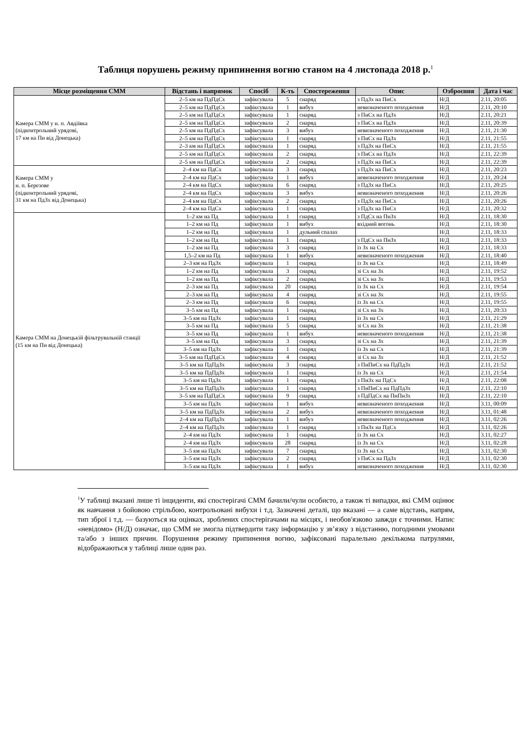Таблиця порушень режиму припинення вогню станом на 4 листопада 2018 р.<sup>1</sup>
| Місце розміщення СММ | Відстань і напрямок | Спосіб | К-ть | Спостереження | Опис | Озброєння | Дата і час |
| --- | --- | --- | --- | --- | --- | --- | --- |
| Камера СММ у н. п. Авдіївка (підконтрольний урядові, 17 км на Пн від Донецька) | 2–5 км на ПдПдСх | зафіксувала | 5 | снаряд | з ПдЗх на ПнСх | Н/Д | 2.11, 20:05 |
| | 2–5 км на ПдПдСх | зафіксувала | 1 | вибух | невизначеного походження | Н/Д | 2.11, 20:10 |
| | 2–5 км на ПдПдСх | зафіксувала | 1 | снаряд | з ПнСх на ПдЗх | Н/Д | 2.11, 20:21 |
| | 2–5 км на ПдПдСх | зафіксувала | 2 | снаряд | з ПнСх на ПдЗх | Н/Д | 2.11, 20:39 |
| | 2–5 км на ПдПдСх | зафіксувала | 3 | вибух | невизначеного походження | Н/Д | 2.11, 21:30 |
| | 2–5 км на ПдПдСх | зафіксувала | 1 | снаряд | з ПнСх на ПдЗх | Н/Д | 2.11, 21:55 |
| | 2–3 км на ПдПдСх | зафіксувала | 1 | снаряд | з ПдЗх на ПнСх | Н/Д | 2.11, 21:55 |
| | 2–5 км на ПдПдСх | зафіксувала | 2 | снаряд | з ПнСх на ПдЗх | Н/Д | 2.11, 22:39 |
| | 2–5 км на ПдПдСх | зафіксувала | 2 | снаряд | з ПдЗх на ПнСх | Н/Д | 2.11, 22:39 |
| Камера СММ у н. п. Березове (підконтрольний урядові, 31 км на ПдЗх від Донецька) | 2–4 км на ПдСх | зафіксувала | 3 | снаряд | з ПдЗх на ПнСх | Н/Д | 2.11, 20:23 |
| | 2–4 км на ПдСх | зафіксувала | 1 | вибух | невизначеного походження | Н/Д | 2.11, 20:24 |
| | 2–4 км на ПдСх | зафіксувала | 6 | снаряд | з ПдЗх на ПнСх | Н/Д | 2.11, 20:25 |
| | 2–4 км на ПдСх | зафіксувала | 3 | вибух | невизначеного походження | Н/Д | 2.11, 20:26 |
| | 2–4 км на ПдСх | зафіксувала | 2 | снаряд | з ПдЗх на ПнСх | Н/Д | 2.11, 20:26 |
| | 2–4 км на ПдСх | зафіксувала | 1 | снаряд | з ПдЗх на ПнСх | Н/Д | 2.11, 20:32 |
| Камера СММ на Донецькій фільтрувальній станції (15 км на Пн від Донецька) | 1–2 км на Пд | зафіксувала | 1 | снаряд | з ПдСх на ПнЗх | Н/Д | 2.11, 18:30 |
| | 1–2 км на Пд | зафіксувала | 1 | вибух | вхідний вогонь | Н/Д | 2.11, 18:30 |
| | 1–2 км на Пд | зафіксувала | 1 | дульний спалах | | Н/Д | 2.11, 18:33 |
| | 1–2 км на Пд | зафіксувала | 1 | снаряд | з ПдСх на ПнЗх | Н/Д | 2.11, 18:33 |
| | 1–2 км на Пд | зафіксувала | 3 | снаряд | із Зх на Сх | Н/Д | 2.11, 18:33 |
| | 1,5–2 км на Пд | зафіксувала | 1 | вибух | невизначеного походження | Н/Д | 2.11, 18:40 |
| | 2–3 км на ПдЗх | зафіксувала | 1 | снаряд | із Зх на Сх | Н/Д | 2.11, 18:49 |
| | 1–2 км на Пд | зафіксувала | 3 | снаряд | зі Сх на Зх | Н/Д | 2.11, 19:52 |
| | 1–2 км на Пд | зафіксувала | 2 | снаряд | зі Сх на Зх | Н/Д | 2.11, 19:53 |
| | 2–3 км на Пд | зафіксувала | 20 | снаряд | із Зх на Сх | Н/Д | 2.11, 19:54 |
| | 2–3 км на Пд | зафіксувала | 4 | снаряд | зі Сх на Зх | Н/Д | 2.11, 19:55 |
| | 2–3 км на Пд | зафіксувала | 6 | снаряд | із Зх на Сх | Н/Д | 2.11, 19:55 |
| | 3–5 км на Пд | зафіксувала | 1 | снаряд | зі Сх на Зх | Н/Д | 2.11, 20:33 |
| | 3–5 км на ПдЗх | зафіксувала | 1 | снаряд | із Зх на Сх | Н/Д | 2.11, 21:29 |
| | 3–5 км на Пд | зафіксувала | 5 | снаряд | зі Сх на Зх | Н/Д | 2.11, 21:38 |
| | 3–5 км на Пд | зафіксувала | 1 | вибух | невизначеного походження | Н/Д | 2.11, 21:38 |
| | 3–5 км на Пд | зафіксувала | 3 | снаряд | зі Сх на Зх | Н/Д | 2.11, 21:39 |
| | 3–5 км на ПдЗх | зафіксувала | 1 | снаряд | із Зх на Сх | Н/Д | 2.11, 21:39 |
| | 3–5 км на ПдПдСх | зафіксувала | 4 | снаряд | зі Сх на Зх | Н/Д | 2.11, 21:52 |
| | 3–5 км на ПдПдЗх | зафіксувала | 3 | снаряд | з ПнПнСх на ПдПдЗх | Н/Д | 2.11, 21:52 |
| | 3–5 км на ПдПдЗх | зафіксувала | 1 | снаряд | із Зх на Сх | Н/Д | 2.11, 21:54 |
| | 3–5 км на ПдЗх | зафіксувала | 1 | снаряд | з ПнЗх на ПдСх | Н/Д | 2.11, 22:08 |
| | 3–5 км на ПдПдЗх | зафіксувала | 1 | снаряд | з ПнПнСх на ПдПдЗх | Н/Д | 2.11, 22:10 |
| | 3–5 км на ПдПдСх | зафіксувала | 9 | снаряд | з ПдПдСх на ПнПнЗх | Н/Д | 2.11, 22:10 |
| | 3–5 км на ПдЗх | зафіксувала | 1 | вибух | невизначеного походження | Н/Д | 3.11, 00:09 |
| | 3–5 км на ПдПдЗх | зафіксувала | 2 | вибух | невизначеного походження | Н/Д | 3.11, 01:48 |
| | 2–4 км на ПдПдЗх | зафіксувала | 1 | вибух | невизначеного походження | Н/Д | 3.11, 02:26 |
| | 2–4 км на ПдПдЗх | зафіксувала | 1 | снаряд | з ПнЗх на ПдСх | Н/Д | 3.11, 02:26 |
| | 2–4 км на ПдЗх | зафіксувала | 1 | снаряд | із Зх на Сх | Н/Д | 3.11, 02:27 |
| | 2–4 км на ПдЗх | зафіксувала | 28 | снаряд | із Зх на Сх | Н/Д | 3.11, 02:28 |
| | 3–5 км на ПдЗх | зафіксувала | 7 | снаряд | із Зх на Сх | Н/Д | 3.11, 02:30 |
| | 3–5 км на ПдЗх | зафіксувала | 2 | снаряд | з ПнСх на ПдЗх | Н/Д | 3.11, 02:30 |
| | 3–5 км на ПдЗх | зафіксувала | 1 | вибух | невизначеного походження | Н/Д | 3.11, 02:30 |
<sup>1</sup> У таблиці вказані лише ті інциденти, які спостерігачі СММ бачили/чули особисто, а також ті випадки, які СММ оцінює як навчання з бойовою стрільбою, контрольовані вибухи і т.д. Зазначені деталі, що вказані — а саме відстань, напрям, тип зброї і т.д. — базуються на оцінках, зроблених спостерігачами на місцях, і необов'язково завжди є точними. Напис «невідомо» (Н/Д) означає, що СММ не змогла підтвердити таку інформацію у зв’язку з відстанню, погодними умовами та/або з інших причин. Порушення режиму припинення вогню, зафіксовані паралельно декількома патрулями, відображаються у таблиці лише один раз.